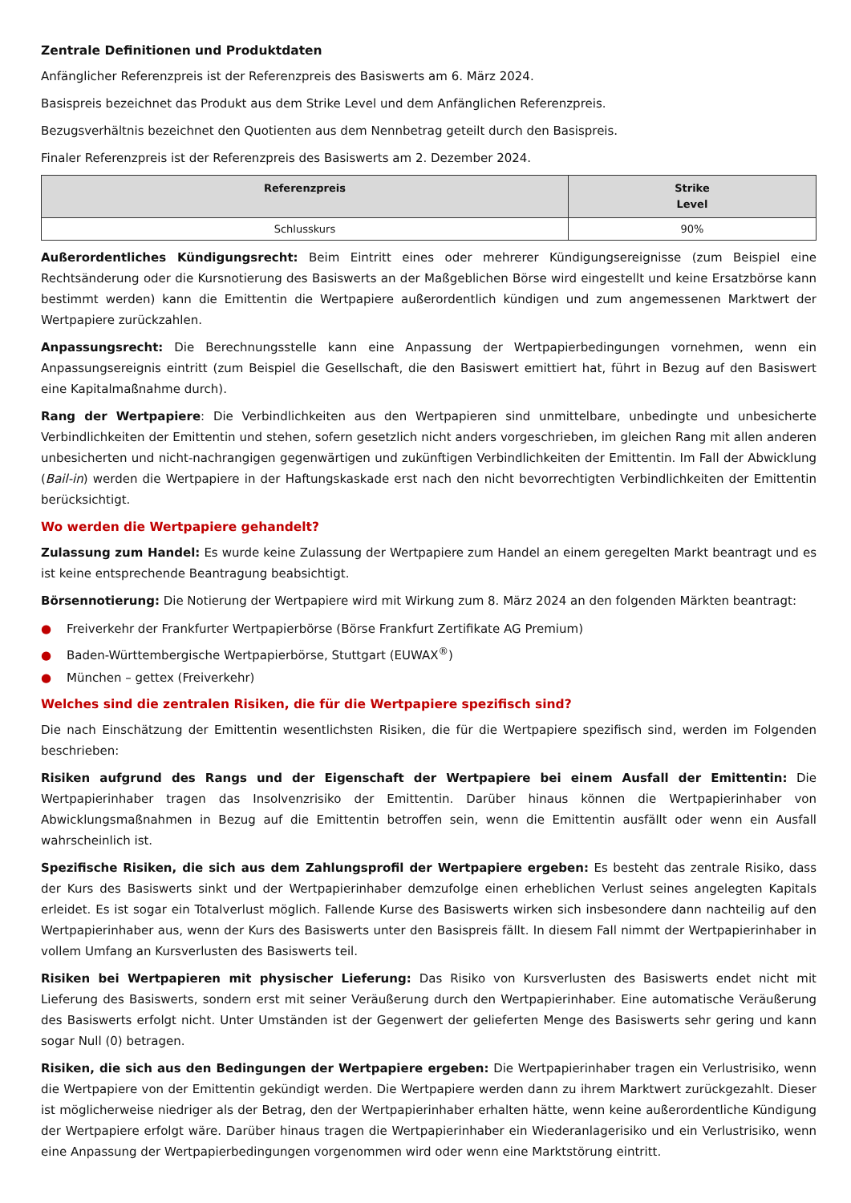Zentrale Definitionen und Produktdaten
Anfänglicher Referenzpreis ist der Referenzpreis des Basiswerts am 6. März 2024.
Basispreis bezeichnet das Produkt aus dem Strike Level und dem Anfänglichen Referenzpreis.
Bezugsverhältnis bezeichnet den Quotienten aus dem Nennbetrag geteilt durch den Basispreis.
Finaler Referenzpreis ist der Referenzpreis des Basiswerts am 2. Dezember 2024.
| Referenzpreis | Strike Level |
| --- | --- |
| Schlusskurs | 90% |
Außerordentliches Kündigungsrecht: Beim Eintritt eines oder mehrerer Kündigungsereignisse (zum Beispiel eine Rechtsänderung oder die Kursnotierung des Basiswerts an der Maßgeblichen Börse wird eingestellt und keine Ersatzbörse kann bestimmt werden) kann die Emittentin die Wertpapiere außerordentlich kündigen und zum angemessenen Marktwert der Wertpapiere zurückzahlen.
Anpassungsrecht: Die Berechnungsstelle kann eine Anpassung der Wertpapierbedingungen vornehmen, wenn ein Anpassungsereignis eintritt (zum Beispiel die Gesellschaft, die den Basiswert emittiert hat, führt in Bezug auf den Basiswert eine Kapitalmaßnahme durch).
Rang der Wertpapiere: Die Verbindlichkeiten aus den Wertpapieren sind unmittelbare, unbedingte und unbesicherte Verbindlichkeiten der Emittentin und stehen, sofern gesetzlich nicht anders vorgeschrieben, im gleichen Rang mit allen anderen unbesicherten und nicht-nachrangigen gegenwärtigen und zukünftigen Verbindlichkeiten der Emittentin. Im Fall der Abwicklung (Bail-in) werden die Wertpapiere in der Haftungskaskade erst nach den nicht bevorrechtigten Verbindlichkeiten der Emittentin berücksichtigt.
Wo werden die Wertpapiere gehandelt?
Zulassung zum Handel: Es wurde keine Zulassung der Wertpapiere zum Handel an einem geregelten Markt beantragt und es ist keine entsprechende Beantragung beabsichtigt.
Börsennotierung: Die Notierung der Wertpapiere wird mit Wirkung zum 8. März 2024 an den folgenden Märkten beantragt:
● Freiverkehr der Frankfurter Wertpapierbörse (Börse Frankfurt Zertifikate AG Premium)
● Baden-Württembergische Wertpapierbörse, Stuttgart (EUWAX<sup>®</sup>)
● München – gettex (Freiverkehr)
Welches sind die zentralen Risiken, die für die Wertpapiere spezifisch sind?
Die nach Einschätzung der Emittentin wesentlichsten Risiken, die für die Wertpapiere spezifisch sind, werden im Folgenden beschrieben:
Risiken aufgrund des Rangs und der Eigenschaft der Wertpapiere bei einem Ausfall der Emittentin: Die Wertpapierinhaber tragen das Insolvenzrisiko der Emittentin. Darüber hinaus können die Wertpapierinhaber von Abwicklungsmaßnahmen in Bezug auf die Emittentin betroffen sein, wenn die Emittentin ausfällt oder wenn ein Ausfall wahrscheinlich ist.
Spezifische Risiken, die sich aus dem Zahlungsprofil der Wertpapiere ergeben: Es besteht das zentrale Risiko, dass der Kurs des Basiswerts sinkt und der Wertpapierinhaber demzufolge einen erheblichen Verlust seines angelegten Kapitals erleidet. Es ist sogar ein Totalverlust möglich. Fallende Kurse des Basiswerts wirken sich insbesondere dann nachteilig auf den Wertpapierinhaber aus, wenn der Kurs des Basiswerts unter den Basispreis fällt. In diesem Fall nimmt der Wertpapierinhaber in vollem Umfang an Kursverlusten des Basiswerts teil.
Risiken bei Wertpapieren mit physischer Lieferung: Das Risiko von Kursverlusten des Basiswerts endet nicht mit Lieferung des Basiswerts, sondern erst mit seiner Veräußerung durch den Wertpapierinhaber. Eine automatische Veräußerung des Basiswerts erfolgt nicht. Unter Umständen ist der Gegenwert der gelieferten Menge des Basiswerts sehr gering und kann sogar Null (0) betragen.
Risiken, die sich aus den Bedingungen der Wertpapiere ergeben: Die Wertpapierinhaber tragen ein Verlustrisiko, wenn die Wertpapiere von der Emittentin gekündigt werden. Die Wertpapiere werden dann zu ihrem Marktwert zurückgezahlt. Dieser ist möglicherweise niedriger als der Betrag, den der Wertpapierinhaber erhalten hätte, wenn keine außerordentliche Kündigung der Wertpapiere erfolgt wäre. Darüber hinaus tragen die Wertpapierinhaber ein Wiederanlagerisiko und ein Verlustrisiko, wenn eine Anpassung der Wertpapierbedingungen vorgenommen wird oder wenn eine Marktstörung eintritt.